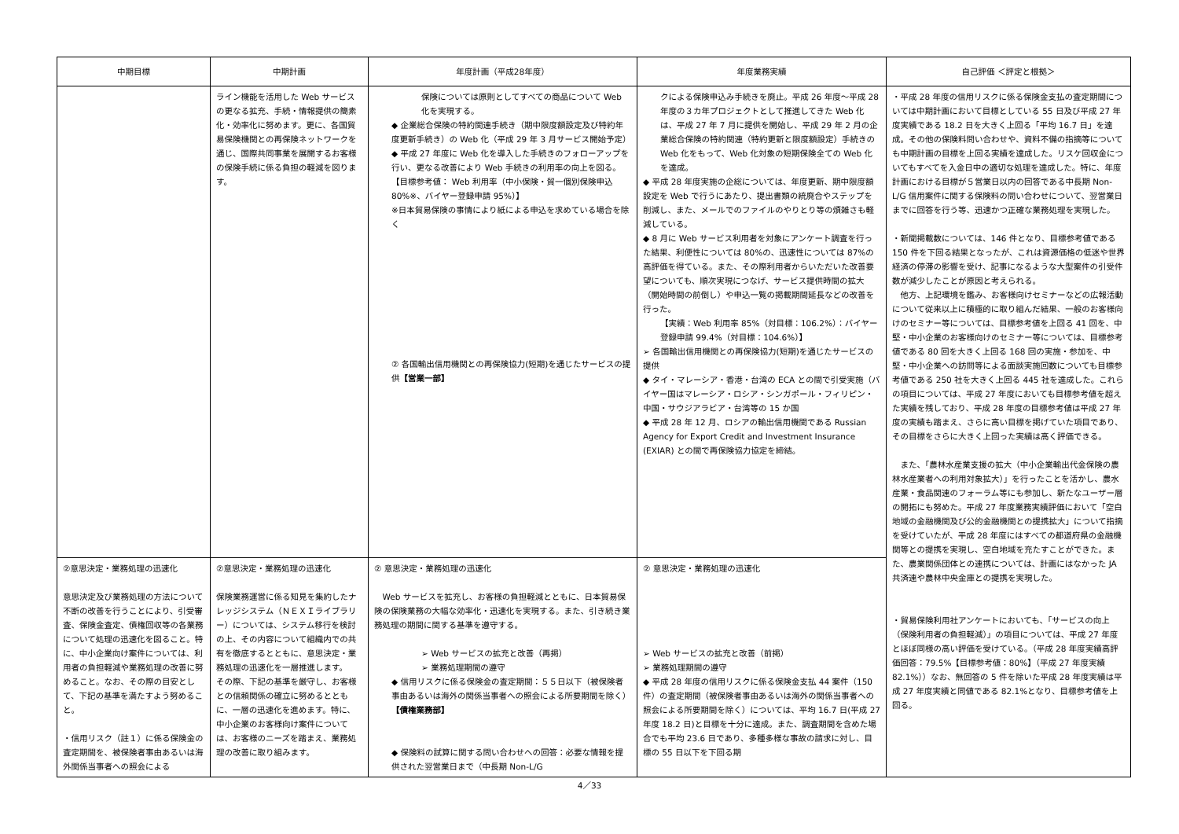| 中期目標 | 中期計画 | 年度計画（平成28年度） | 年度業務実績 | 自己評価 ＜評定と根拠＞ |
| --- | --- | --- | --- | --- |
| | ライン機能を活用した Web サービスの更なる拡充、手続・情報提供の簡素化・効率化に努めます。更に、各国貿易保険機関との再保険ネットワークを通じ、国際共同事業を展開するお客様の保険手続に係る負担の軽減を図ります。 | 保険については原則としてすべての商品について Web 化を実現する。 ◆ 企業総合保険の特約関連手続き（期中限度額設定及び特約年度更新手続き）の Web 化（平成 29 年 3 月サービス開始予定） ◆ 平成 27 年度に Web 化を導入した手続きのフォローアップを行い、更なる改善により Web 手続きの利用率の向上を図る。 【目標参考値： Web 利用率（中小保険・貿一個別保険申込 80%※、バイヤー登録申請 95%）】 ※日本貿易保険の事情により紙による申込を求めている場合を除く ② 各国輸出信用機関との再保険協力(短期)を通じたサービスの提供 【営業一部】 | クによる保険申込み手続きを廃止。平成 26 年度～平成 28 年度の３カ年プロジェクトとして推進してきた Web 化は、平成 27 年 7 月に提供を開始し、平成 29 年 2 月の企業総合保険の特約関連（特約更新と限度額設定）手続きの Web 化をもって、Web 化対象の短期保険全ての Web 化を達成。 ◆ 平成 28 年度実施の企総については、年度更新、期中限度額設定を Web で行うにあたり、提出書類の統廃合やステップを削減し、また、メールでのファイルのやりとり等の煩雑さも軽減している。 ◆ 8 月に Web サービス利用者を対象にアンケート調査を行った結果、利便性については 80%の、迅速性については 87%の高評価を得ている。また、その際利用者からいただいた改善要望についても、順次実現につなげ、サービス提供時間の拡大（開始時間の前倒し）や申込一覧の掲載期間延長などの改善を行った。 【実績：Web 利用率 85%（対目標：106.2%）：バイヤー登録申請 99.4%（対目標：104.6%）】 ➢ 各国輸出信用機関との再保険協力(短期)を通じたサービスの提供 ◆ タイ・マレーシア・香港・台湾の ECA との間で引受実施（バイヤー国はマレーシア・ロシア・シンガポール・フィリピン・中国・サウジアラビア・台湾等の 15 か国 ◆ 平成 28 年 12 月、ロシアの輸出信用機関である Russian Agency for Export Credit and Investment Insurance (EXIAR) との間で再保険協力協定を締結。 | ・平成 28 年度の信用リスクに係る保険金支払の査定期間については中期計画において目標としている 55 日及び平成 27 年度実績である 18.2 日を大きく上回る「平均 16.7 日」を達成。その他の保険料問い合わせや、資料不備の指摘等についても中期計画の目標を上回る実績を達成した。リスケ回収金についてもすべてを入金日中の適切な処理を達成した。特に、年度計画における目標が５営業日以内の回答である中長期 Non-L/G 信用案件に関する保険料の問い合わせについて、翌営業日までに回答を行う等、迅速かつ正確な業務処理を実現した。 ・新聞掲載数については、146 件となり、目標参考値である 150 件を下回る結果となったが、これは資源価格の低迷や世界経済の停滞の影響を受け、記事になるような大型案件の引受件数が減少したことが原因と考えられる。 他方、上記環境を鑑み、お客様向けセミナーなどの広報活動について従来以上に積極的に取り組んだ結果、一般のお客様向けのセミナー等については、目標参考値を上回る 41 回を、中堅・中小企業のお客様向けのセミナー等については、目標参考値である 80 回を大きく上回る 168 回の実施・参加を、中堅・中小企業への訪問等による面談実施回数についても目標参考値である 250 社を大きく上回る 445 社を達成した。これらの項目については、平成 27 年度においても目標参考値を超えた実績を残しており、平成 28 年度の目標参考値は平成 27 年度の実績も踏まえ、さらに高い目標を掲げていた項目であり、その目標をさらに大きく上回った実績は高く評価できる。 また、「農林水産業支援の拡大（中小企業輸出代金保険の農林水産業者への利用対象拡大）」を行ったことを活かし、農水産業・食品関連のフォーラム等にも参加し、新たなユーザー層の開拓にも努めた。平成 27 年度業務実績評価において「空白地域の金融機関及び公的金融機関との提携拡大」について指摘を受けていたが、平成 28 年度にはすべての都道府県の金融機関等との提携を実現し、空白地域を充たすことができた。また、農業関係団体との連携については、計画にはなかった JA 共済連や農林中央金庫との提携を実現した。 ・貿易保険利用社アンケートにおいても、「サービスの向上（保険利用者の負担軽減）」の項目については、平成 27 年度とほぼ同様の高い評価を受けている。（平成 28 年度実績高評価回答：79.5%【目標参考値：80%】（平成 27 年度実績 82.1%））なお、無回答の 5 件を除いた平成 28 年度実績は平成 27 年度実績と同値である 82.1%となり、目標参考値を上回る。 |
| ②意思決定・業務処理の迅速化 意思決定及び業務処理の方法について不断の改善を行うことにより、引受審査、保険金査定、債権回収等の各業務について処理の迅速化を図ること。特に、中小企業向け案件については、利用者の負担軽減や業務処理の改善に努めること。なお、その際の目安として、下記の基準を満たすよう努めること。 ・信用リスク（註１）に係る保険金の査定期間を、被保険者事由あるいは海外関係当事者への照会による | ②意思決定・業務処理の迅速化 保険業務運営に係る知見を集約したナレッジシステム（ＮＥＸＩライブラリー）については、システム移行を検討の上、その内容について組織内での共有を徹底するとともに、意思決定・業務処理の迅速化を一層推進します。 その際、下記の基準を厳守し、お客様との信頼関係の確立に努めるとともに、一層の迅速化を進めます。特に、中小企業のお客様向け案件については、お客様のニーズを踏まえ、業務処理の改善に取り組みます。 | ② 意思決定・業務処理の迅速化 Web サービスを拡充し、お客様の負担軽減とともに、日本貿易保険の保険業務の大幅な効率化・迅速化を実現する。また、引き続き業務処理の期間に関する基準を遵守する。 ➢ Web サービスの拡充と改善（再掲） ➢ 業務処理期間の遵守 ◆ 信用リスクに係る保険金の査定期間：５５日以下（被保険者事由あるいは海外の関係当事者への照会による所要期間を除く） 【債権業務部】 ◆ 保険料の試算に関する問い合わせへの回答：必要な情報を提供された翌営業日まで（中長期 Non-L/G | ② 意思決定・業務処理の迅速化 ➢ Web サービスの拡充と改善（前掲） ➢ 業務処理期間の遵守 ◆ 平成 28 年度の信用リスクに係る保険金支払 44 案件（150 件）の査定期間（被保険者事由あるいは海外の関係当事者への照会による所要期間を除く）については、平均 16.7 日(平成 27 年度 18.2 日)と目標を十分に達成。また、調査期間を含めた場合でも平均 23.6 日であり、多種多様な事故の請求に対し、目標の 55 日以下を下回る期 | |
4／33